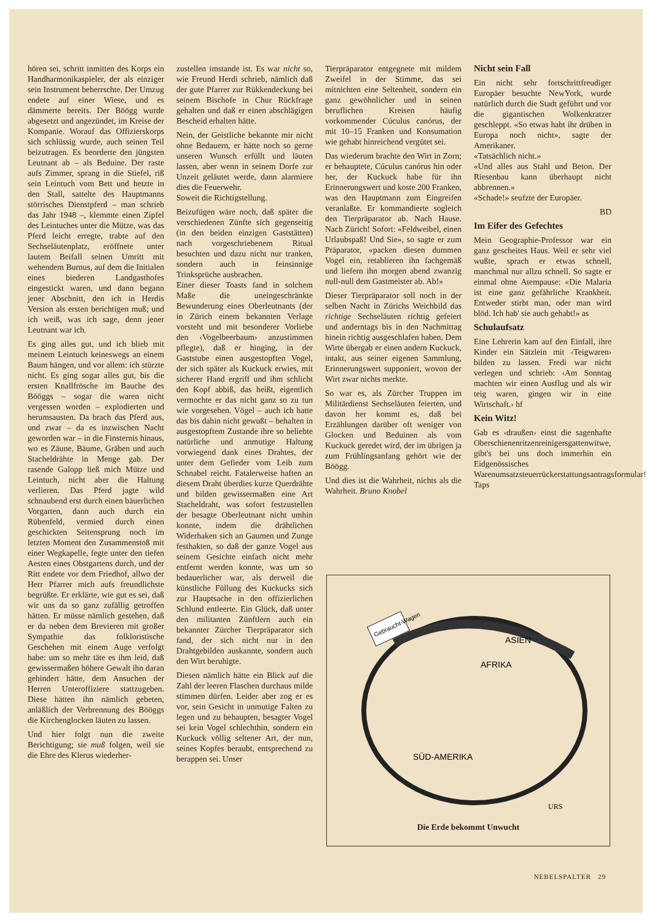hören sei, schritt inmitten des Korps ein Handharmonikaspieler, der als einziger sein Instrument beherrschte. Der Umzug endete auf einer Wiese, und es dämmerte bereits. Der Böögg wurde abgesetzt und angezündet, im Kreise der Kompanie. Worauf das Offizierskorps sich schlüssig wurde, auch seinen Teil beizutragen. Es beorderte den jüngsten Leutnant ab – als Beduine. Der raste aufs Zimmer, sprang in die Stiefel, riß sein Leintuch vom Bett und hetzte in den Stall, sattelte des Hauptmanns störrisches Dienstpferd – man schrieb das Jahr 1948 –, klemmte einen Zipfel des Leintuches unter die Mütze, was das Pferd leicht erregte, trabte auf den Sechseläutenplatz, eröffnete unter lautem Beifall seinen Umritt mit wehendem Burnus, auf dem die Initialen eines biederen Landgasthofes eingestickt waren, und dann begann jener Abschnitt, den ich in Herdis Version als ersten berichtigen muß; und ich weiß, was ich sage, denn jener Leutnant war ich.
Es ging alles gut, und ich blieb mit meinem Leintuch keineswegs an einem Baum hängen, und vor allem: ich stürzte nicht. Es ging sogar alles gut, bis die ersten Knallfrösche im Bauche des Bööggs – sogar die waren nicht vergessen worden – explodierten und herumsausten. Da brach das Pferd aus, und zwar – da es inzwischen Nacht geworden war – in die Finsternis hinaus, wo es Zäune, Bäume, Gräben und auch Stacheldrähte in Menge gab. Der rasende Galopp ließ mich Mütze und Leintuch, nicht aber die Haltung verlieren. Das Pferd jagte wild schnaubend erst durch einen bäuerlichen Vorgarten, dann auch durch ein Rübenfeld, vermied durch einen geschickten Seitensprung noch im letzten Moment den Zusammenstoß mit einer Wegkapelle, fegte unter den tiefen Aesten eines Obstgartens durch, und der Ritt endete vor dem Friedhof, allwo der Herr Pfarrer mich aufs freundlichste begrüßte. Er erklärte, wie gut es sei, daß wir uns da so ganz zufällig getroffen hätten. Er müsse nämlich gestehen, daß er da neben dem Brevieren mit großer Sympathie das folkloristische Geschehen mit einem Auge verfolgt habe: um so mehr täte es ihm leid, daß gewissermaßen höhere Gewalt ihn daran gehindert hätte, dem Ansuchen der Herren Unteroffiziere stattzugeben. Diese hätten ihn nämlich gebeten, anläßlich der Verbrennung des Bööggs die Kirchenglocken läuten zu lassen.
Und hier folgt nun die zweite Berichtigung; sie muß folgen, weil sie die Ehre des Klerus wiederher-
zustellen imstande ist. Es war nicht so, wie Freund Herdi schrieb, nämlich daß der gute Pfarrer zur Rükkendeckung bei seinem Bischofe in Chur Rückfrage gehalten und daß er einen abschlägigen Bescheid erhalten hätte.
Nein, der Geistliche bekannte mir nicht ohne Bedauern, er hätte noch so gerne unseren Wunsch erfüllt und läuten lassen, aber wenn in seinem Dorfe zur Unzeit geläutet werde, dann alarmiere dies die Feuerwehr.
Soweit die Richtigstellung.
Beizufügen wäre noch, daß später die verschiedenen Zünfte sich gegenseitig (in den beiden einzigen Gaststätten) nach vorgeschriebenem Ritual besuchten und dazu nicht nur tranken, sondern auch in feinsinnige Trinksprüche ausbrachen.
Einer dieser Toasts fand in solchem Maße die uneingeschränkte Bewunderung eines Oberleutnants (der in Zürich einem bekannten Verlage vorsteht und mit besonderer Vorliebe den ‹Vogelbeerbaum› anzustimmen pflegte), daß er hinging, in der Gaststube einen ausgestopften Vogel, der sich später als Kuckuck erwies, mit sicherer Hand ergriff und ihm schlicht den Kopf abbiß, das heißt, eigentlich vermochte er das nicht ganz so zu tun wie vorgesehen. Vögel – auch ich hatte das bis dahin nicht gewußt – behalten in ausgestopftem Zustande ihre so beliebte natürliche und anmutige Haltung vorwiegend dank eines Drahtes, der unter dem Gefieder vom Leib zum Schnabel reicht. Fatalerweise haften an diesem Draht überdies kurze Querdrähte und bilden gewissermaßen eine Art Stacheldraht, was sofort festzustellen der besagte Oberleutnant nicht umhin konnte, indem die drähtlichen Widerhaken sich an Gaumen und Zunge festhakten, so daß der ganze Vogel aus seinem Gesichte einfach nicht mehr entfernt werden konnte, was um so bedauerlicher war, als derweil die künstliche Füllung des Kuckucks sich zur Hauptsache in den offizierlichen Schlund entleerte. Ein Glück, daß unter den militanten Zünftlern auch ein bekannter Zürcher Tierpräparator sich fand, der sich nicht nur in den Drahtgebilden auskannte, sondern auch den Wirt beruhigte.
Diesen nämlich hätte ein Blick auf die Zahl der leeren Flaschen durchaus milde stimmen dürfen. Leider aber zog er es vor, sein Gesicht in unmutige Falten zu legen und zu behaupten, besagter Vogel sei kein Vogel schlechthin, sondern ein Kuckuck völlig seltener Art, der nun, seines Kopfes beraubt, entsprechend zu berappen sei. Unser
Tierpräparator entgegnete mit mildem Zweifel in der Stimme, das sei mitnichten eine Seltenheit, sondern ein ganz gewöhnlicher und in seinen beruflichen Kreisen häufig vorkommender Cúculus canórus, der mit 10–15 Franken und Konsumation wie gehabt hinreichend vergütet sei.
Das wiederum brachte den Wirt in Zorn; er behauptete, Cúculus canórus hin oder her, der Kuckuck habe für ihn Erinnerungswert und koste 200 Franken, was den Hauptmann zum Eingreifen veranlaßte. Er kommandierte sogleich den Tierpräparator ab. Nach Hause. Nach Zürich! Sofort: «Feldweibel, einen Urlaubspaß! Und Sie», so sagte er zum Präparator, «packen diesen dummen Vogel ein, retablieren ihn fachgemäß und liefern ihn morgen abend zwanzig null-null dem Gastmeister ab. Ab!»
Dieser Tierpräparator soll noch in der selben Nacht in Zürichs Weichbild das richtige Sechseläuten richtig gefeiert und anderntags bis in den Nachmittag hinein richtig ausgeschlafen haben. Dem Wirte übergab er einen andern Kuckuck, intakt, aus seiner eigenen Sammlung, Erinnerungswert supponiert, wovon der Wirt zwar nichts merkte.
So war es, als Zürcher Truppen im Militärdienst Sechseläuten feierten, und davon her kommt es, daß bei Erzählungen darüber oft weniger von Glocken und Beduinen als vom Kuckuck geredet wird, der im übrigen ja zum Frühlingsanfang gehört wie der Böögg.
Und dies ist die Wahrheit, nichts als die Wahrheit. Bruno Knobel
Nicht sein Fall
Ein nicht sehr fortschrittfreudiger Europäer besuchte NewYork, wurde natürlich durch die Stadt geführt und vor die gigantischen Wolkenkratzer geschleppt. «So etwas habt ihr drüben in Europa noch nicht», sagte der Amerikaner.
«Tatsächlich nicht.»
«Und alles aus Stahl und Beton. Der Riesenbau kann überhaupt nicht abbrennen.»
«Schade!» seufzte der Europäer.
BD
Im Eifer des Gefechtes
Mein Geographie-Professor war ein ganz gescheites Haus. Weil er sehr viel wußte, sprach er etwas schnell, manchmal nur allzu schnell. So sagte er einmal ohne Atempause: «Die Malaria ist eine ganz gefährliche Krankheit. Entweder stirbt man, oder man wird blöd. Ich hab' sie auch gehabt!» as
Schulaufsatz
Eine Lehrerin kam auf den Einfall, ihre Kinder ein Sätzlein mit ‹Teigwaren› bilden zu lassen. Fredi war nicht verlegen und schrieb: ‹Am Sonntag machten wir einen Ausflug und als wir teig waren, gingen wir in eine Wirtschaft.› hf
Kein Witz!
Gab es ‹draußen› einst die sagenhafte Oberschienenritzenreinigersgattenwitwe, gibt's bei uns doch immerhin ein Eidgenössisches Warenumsatzsteuerrückerstattungsantragsformular! Taps
Gebraucht-Wagen
AFRIKA
ASIEN
SÜD-AMERIKA
URS
Die Erde bekommt Unwucht
NEBELSPALTER 29